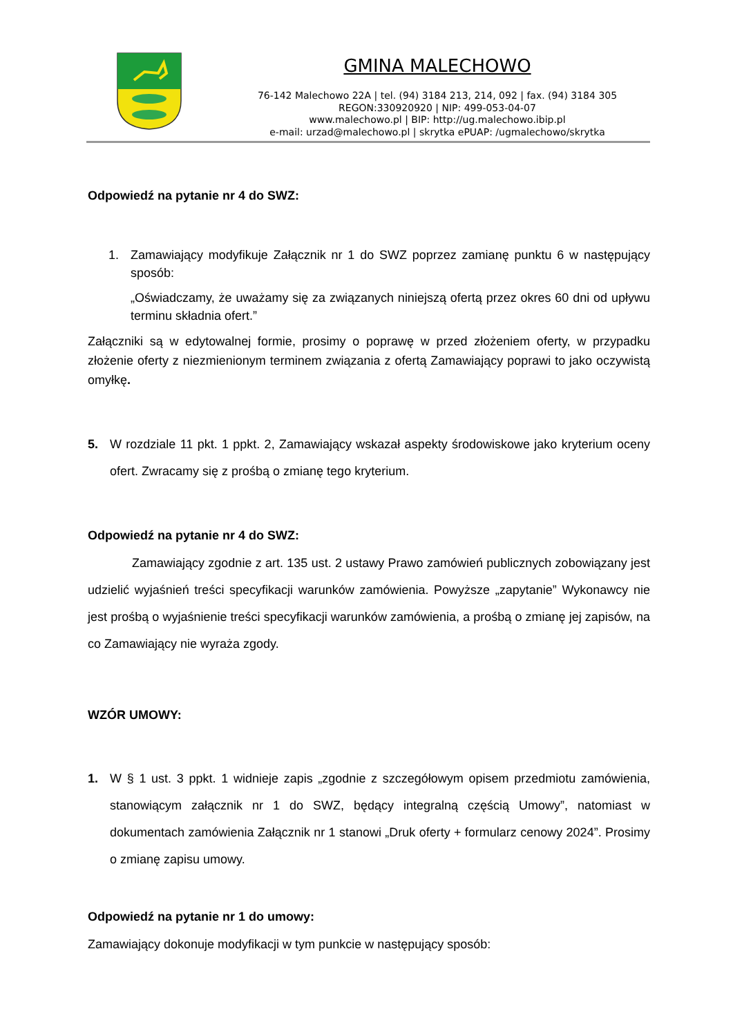GMINA MALECHOWO
76-142 Malechowo 22A | tel. (94) 3184 213, 214, 092 | fax. (94) 3184 305
REGON:330920920 | NIP: 499-053-04-07
www.malechowo.pl | BIP: http://ug.malechowo.ibip.pl
e-mail: urzad@malechowo.pl | skrytka ePUAP: /ugmalechowo/skrytka
Odpowiedź na pytanie nr 4 do SWZ:
1. Zamawiający modyfikuje Załącznik nr 1 do SWZ poprzez zamianę punktu 6 w następujący sposób:
„Oświadczamy, że uważamy się za związanych niniejszą ofertą przez okres 60 dni od upływu terminu składnia ofert.”
Załączniki są w edytowalnej formie, prosimy o poprawę w przed złożeniem oferty, w przypadku złożenie oferty z niezmienionym terminem związania z ofertą Zamawiający poprawi to jako oczywistą omyłkę.
5. W rozdziale 11 pkt. 1 ppkt. 2, Zamawiający wskazał aspekty środowiskowe jako kryterium oceny ofert. Zwracamy się z prośbą o zmianę tego kryterium.
Odpowiedź na pytanie nr 4 do SWZ:
Zamawiający zgodnie z art. 135 ust. 2 ustawy Prawo zamówień publicznych zobowiązany jest udzielić wyjaśnień treści specyfikacji warunków zamówienia. Powyższe „zapytanie” Wykonawcy nie jest prośbą o wyjaśnienie treści specyfikacji warunków zamówienia, a prośbą o zmianę jej zapisów, na co Zamawiający nie wyraża zgody.
WZÓR UMOWY:
1. W § 1 ust. 3 ppkt. 1 widnieje zapis „zgodnie z szczegółowym opisem przedmiotu zamówienia, stanowiącym załącznik nr 1 do SWZ, będący integralną częścią Umowy”, natomiast w dokumentach zamówienia Załącznik nr 1 stanowi „Druk oferty + formularz cenowy 2024”. Prosimy o zmianę zapisu umowy.
Odpowiedź na pytanie nr 1 do umowy:
Zamawiający dokonuje modyfikacji w tym punkcie w następujący sposób: